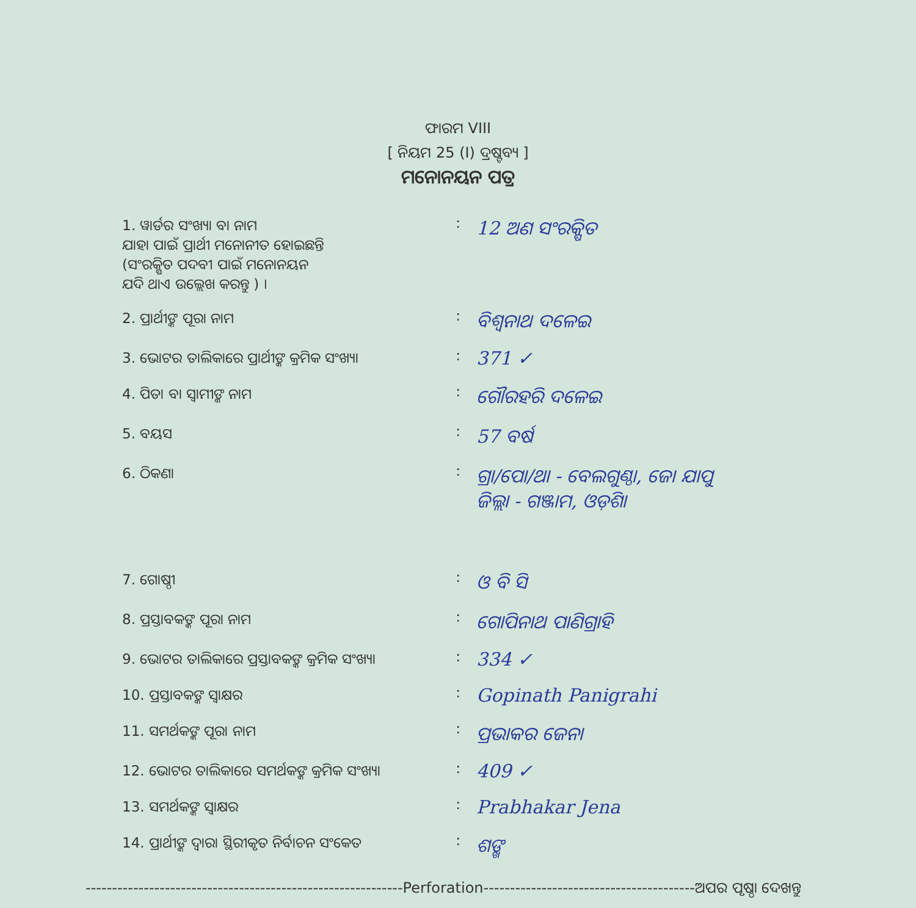ଫାରମ VIII
[ ନିୟମ 25 (I) ଦ୍ରଷ୍ଟବ୍ୟ ]
ମନୋନୟନ ପତ୍ର
| 1. ୱାର୍ଡର ସଂଖ୍ୟା ବା ନାମ ଯାହା ପାଇଁ ପ୍ରାର୍ଥୀ ମନୋନୀତ ହୋଇଛନ୍ତି (ସଂରକ୍ଷିତ ପଦବୀ ପାଇଁ ମନୋନୟନ ଯଦି ଥାଏ ଉଲ୍ଲେଖ କରନ୍ତୁ ) । | : | 12 ଅଣ ସଂରକ୍ଷିତ |
| 2. ପ୍ରାର୍ଥୀଙ୍କ ପୂରା ନାମ | : | ବିଶ୍ୱନାଥ ଦଳେଇ |
| 3. ଭୋଟର ତାଲିକାରେ ପ୍ରାର୍ଥୀଙ୍କ କ୍ରମିକ ସଂଖ୍ୟା | : | 371 ✓ |
| 4. ପିତା ବା ସ୍ୱାମୀଙ୍କ ନାମ | : | ଗୌରହରି ଦଳେଇ |
| 5. ବୟସ | : | 57 ବର୍ଷ |
| 6. ଠିକଣା | : | ଗ୍ରା/ପୋ/ଥା - ବେଲଗୁଣ୍ଠା, ଜୋ ଯାପୁ ଜିଲ୍ଲା - ଗଞ୍ଜାମ, ଓଡ଼ିଶା |
| 7. ଗୋଷ୍ଠୀ | : | ଓ ବି ସି |
| 8. ପ୍ରସ୍ତାବକଙ୍କ ପୂରା ନାମ | : | ଗୋପିନାଥ ପାଣିଗ୍ରାହି |
| 9. ଭୋଟର ତାଲିକାରେ ପ୍ରସ୍ତାବକଙ୍କ କ୍ରମିକ ସଂଖ୍ୟା | : | 334 ✓ |
| 10. ପ୍ରସ୍ତାବକଙ୍କ ସ୍ୱାକ୍ଷର | : | Gopinath Panigrahi |
| 11. ସମର୍ଥକଙ୍କ ପୂରା ନାମ | : | ପ୍ରଭାକର ଜେନା |
| 12. ଭୋଟର ତାଲିକାରେ ସମର୍ଥକଙ୍କ କ୍ରମିକ ସଂଖ୍ୟା | : | 409 ✓ |
| 13. ସମର୍ଥକଙ୍କ ସ୍ୱାକ୍ଷର | : | Prabhakar Jena |
| 14. ପ୍ରାର୍ଥୀଙ୍କ ଦ୍ୱାରା ସ୍ଥିରୀକୃତ ନିର୍ବାଚନ ସଂକେତ | : | ଶଙ୍ଖ |
------------------------------------------------------------Perforation----------------------------------------ଅପର ପୃଷ୍ଠା ଦେଖନ୍ତୁ